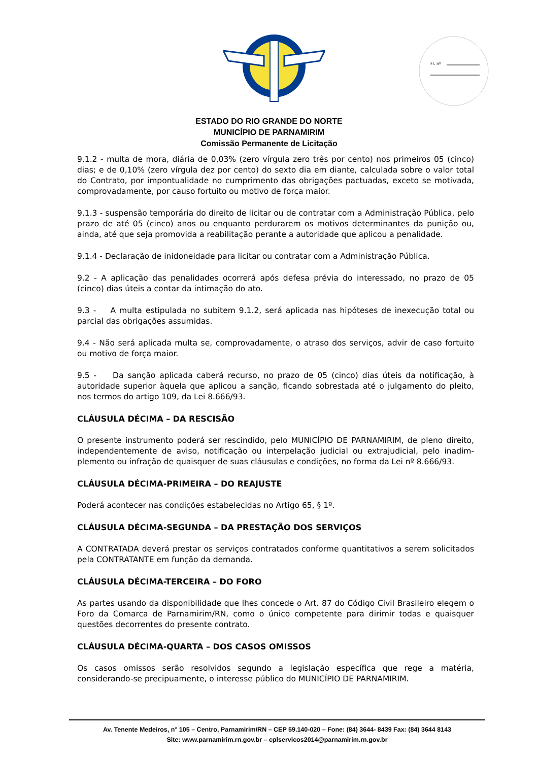Fl. nº
ESTADO DO RIO GRANDE DO NORTE
MUNICÍPIO DE PARNAMIRIM
Comissão Permanente de Licitação
9.1.2 - multa de mora, diária de 0,03% (zero vírgula zero três por cento) nos primeiros 05 (cinco) dias; e de 0,10% (zero vírgula dez por cento) do sexto dia em diante, calculada sobre o valor total do Contrato, por impontualidade no cumprimento das obrigações pactuadas, exceto se motivada, comprovadamente, por causo fortuito ou motivo de força maior.
9.1.3 - suspensão temporária do direito de licitar ou de contratar com a Administração Pública, pelo prazo de até 05 (cinco) anos ou enquanto perdurarem os motivos determinantes da punição ou, ainda, até que seja promovida a reabilitação perante a autoridade que aplicou a penalidade.
9.1.4 - Declaração de inidoneidade para licitar ou contratar com a Administração Pública.
9.2 - A aplicação das penalidades ocorrerá após defesa prévia do interessado, no prazo de 05 (cinco) dias úteis a contar da intimação do ato.
9.3 - A multa estipulada no subitem 9.1.2, será aplicada nas hipóteses de inexecução total ou parcial das obrigações assumidas.
9.4 - Não será aplicada multa se, comprovadamente, o atraso dos serviços, advir de caso fortuito ou motivo de força maior.
9.5 - Da sanção aplicada caberá recurso, no prazo de 05 (cinco) dias úteis da notificação, à autoridade superior àquela que aplicou a sanção, ficando sobrestada até o julgamento do pleito, nos termos do artigo 109, da Lei 8.666/93.
CLÁUSULA DÉCIMA – DA RESCISÃO
O presente instrumento poderá ser rescindido, pelo MUNICÍPIO DE PARNAMIRIM, de pleno direito, independentemente de aviso, notificação ou interpelação judicial ou extrajudicial, pelo inadim-plemento ou infração de quaisquer de suas cláusulas e condições, no forma da Lei nº 8.666/93.
CLÁUSULA DÉCIMA-PRIMEIRA – DO REAJUSTE
Poderá acontecer nas condições estabelecidas no Artigo 65, § 1º.
CLÁUSULA DÉCIMA-SEGUNDA – DA PRESTAÇÃO DOS SERVIÇOS
A CONTRATADA deverá prestar os serviços contratados conforme quantitativos a serem solicitados pela CONTRATANTE em função da demanda.
CLÁUSULA DÉCIMA-TERCEIRA – DO FORO
As partes usando da disponibilidade que lhes concede o Art. 87 do Código Civil Brasileiro elegem o Foro da Comarca de Parnamirim/RN, como o único competente para dirimir todas e quaisquer questões decorrentes do presente contrato.
CLÁUSULA DÉCIMA-QUARTA – DOS CASOS OMISSOS
Os casos omissos serão resolvidos segundo a legislação específica que rege a matéria, considerando-se precipuamente, o interesse público do MUNICÍPIO DE PARNAMIRIM.
Av. Tenente Medeiros, n° 105 – Centro, Parnamirim/RN – CEP 59.140-020 – Fone: (84) 3644- 8439 Fax: (84) 3644 8143
Site: www.parnamirim.rn.gov.br – cplservicos2014@parnamirim.rn.gov.br